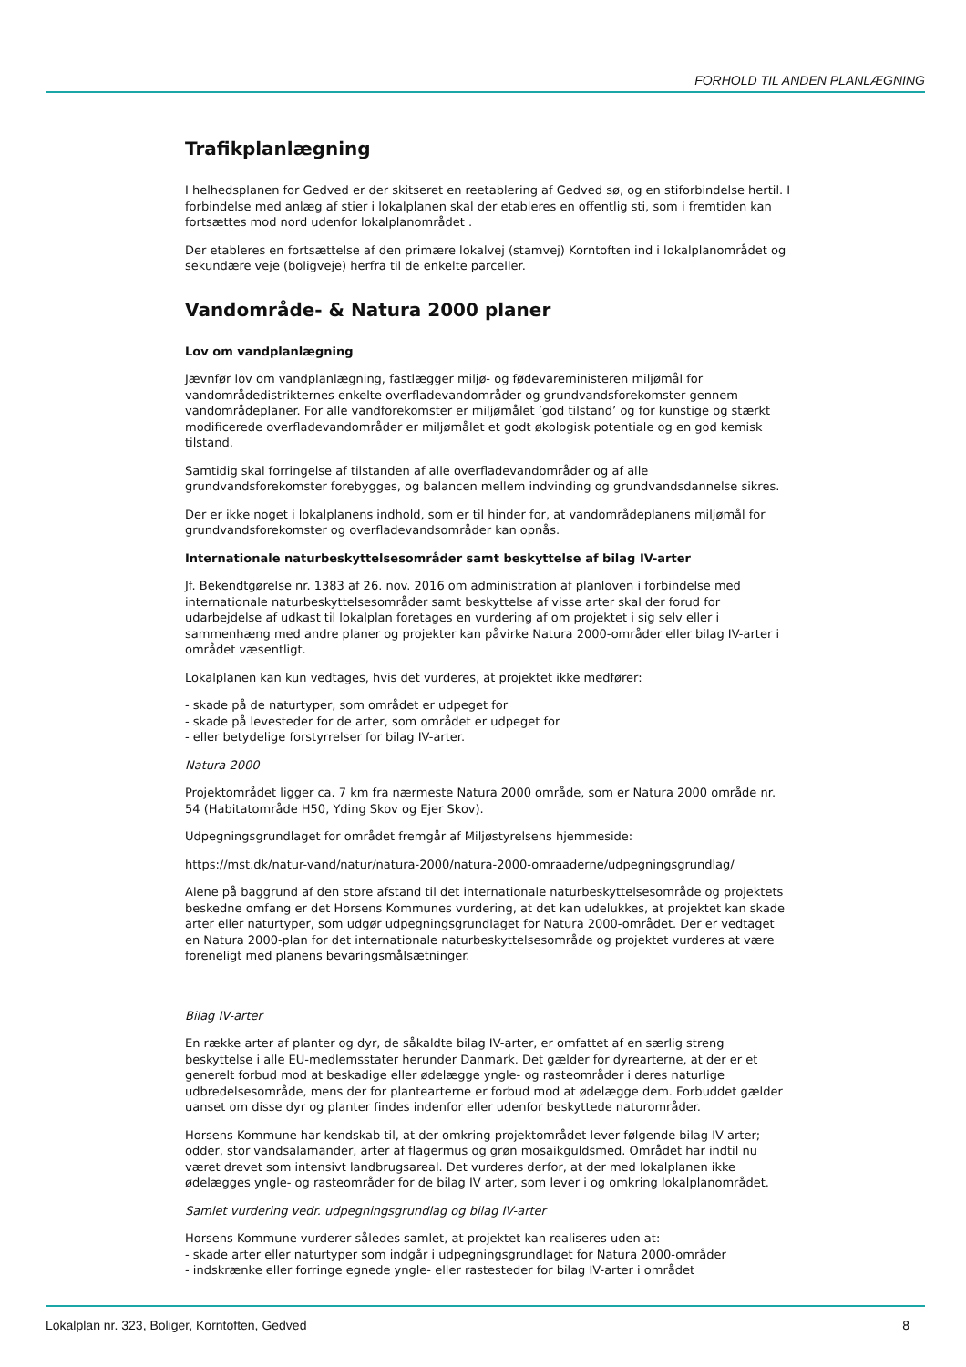FORHOLD TIL ANDEN PLANLÆGNING
Trafikplanlægning
I helhedsplanen for Gedved er der skitseret en reetablering af Gedved sø, og en stiforbindelse hertil. I forbindelse med anlæg af stier i lokalplanen skal der etableres en offentlig sti, som i fremtiden kan fortsættes mod nord udenfor lokalplanområdet .
Der etableres en fortsættelse af den primære lokalvej (stamvej) Korntoften ind i lokalplanområdet og sekundære veje (boligveje) herfra til de enkelte parceller.
Vandområde- & Natura 2000 planer
Lov om vandplanlægning
Jævnfør lov om vandplanlægning, fastlægger miljø- og fødevareministeren miljømål for vandområdedistrikternes enkelte overfladevandområder og grundvandsforekomster gennem vandområdeplaner. For alle vandforekomster er miljømålet ’god tilstand’ og for kunstige og stærkt modificerede overfladevandområder er miljømålet et godt økologisk potentiale og en god kemisk tilstand.
Samtidig skal forringelse af tilstanden af alle overfladevandområder og af alle grundvandsforekomster forebygges, og balancen mellem indvinding og grundvandsdannelse sikres.
Der er ikke noget i lokalplanens indhold, som er til hinder for, at vandområdeplanens miljømål for grundvandsforekomster og overfladevandsområder kan opnås.
Internationale naturbeskyttelsesområder samt beskyttelse af bilag IV-arter
Jf. Bekendtgørelse nr. 1383 af 26. nov. 2016 om administration af planloven i forbindelse med internationale naturbeskyttelsesområder samt beskyttelse af visse arter skal der forud for udarbejdelse af udkast til lokalplan foretages en vurdering af om projektet i sig selv eller i sammenhæng med andre planer og projekter kan påvirke Natura 2000-områder eller bilag IV-arter i området væsentligt.
Lokalplanen kan kun vedtages, hvis det vurderes, at projektet ikke medfører:
- skade på de naturtyper, som området er udpeget for
- skade på levesteder for de arter, som området er udpeget for
- eller betydelige forstyrrelser for bilag IV-arter.
Natura 2000
Projektområdet ligger ca. 7 km fra nærmeste Natura 2000 område, som er Natura 2000 område nr. 54 (Habitatområde H50, Yding Skov og Ejer Skov).
Udpegningsgrundlaget for området fremgår af Miljøstyrelsens hjemmeside:
https://mst.dk/natur-vand/natur/natura-2000/natura-2000-omraaderne/udpegningsgrundlag/
Alene på baggrund af den store afstand til det internationale naturbeskyttelsesområde og projektets beskedne omfang er det Horsens Kommunes vurdering, at det kan udelukkes, at projektet kan skade arter eller naturtyper, som udgør udpegningsgrundlaget for Natura 2000-området. Der er vedtaget en Natura 2000-plan for det internationale naturbeskyttelsesområde og projektet vurderes at være foreneligt med planens bevaringsmålsætninger.
Bilag IV-arter
En række arter af planter og dyr, de såkaldte bilag IV-arter, er omfattet af en særlig streng beskyttelse i alle EU-medlemsstater herunder Danmark. Det gælder for dyrearterne, at der er et generelt forbud mod at beskadige eller ødelægge yngle- og rasteområder i deres naturlige udbredelsesområde, mens der for plantearterne er forbud mod at ødelægge dem. Forbuddet gælder uanset om disse dyr og planter findes indenfor eller udenfor beskyttede naturområder.
Horsens Kommune har kendskab til, at der omkring projektområdet lever følgende bilag IV arter; odder, stor vandsalamander, arter af flagermus og grøn mosaikguldsmed. Området har indtil nu været drevet som intensivt landbrugsareal. Det vurderes derfor, at der med lokalplanen ikke ødelægges yngle- og rasteområder for de bilag IV arter, som lever i og omkring lokalplanområdet.
Samlet vurdering vedr. udpegningsgrundlag og bilag IV-arter
Horsens Kommune vurderer således samlet, at projektet kan realiseres uden at:
- skade arter eller naturtyper som indgår i udpegningsgrundlaget for Natura 2000-områder
- indskrænke eller forringe egnede yngle- eller rastesteder for bilag IV-arter i området
Lokalplan nr. 323, Boliger, Korntoften, Gedved 8